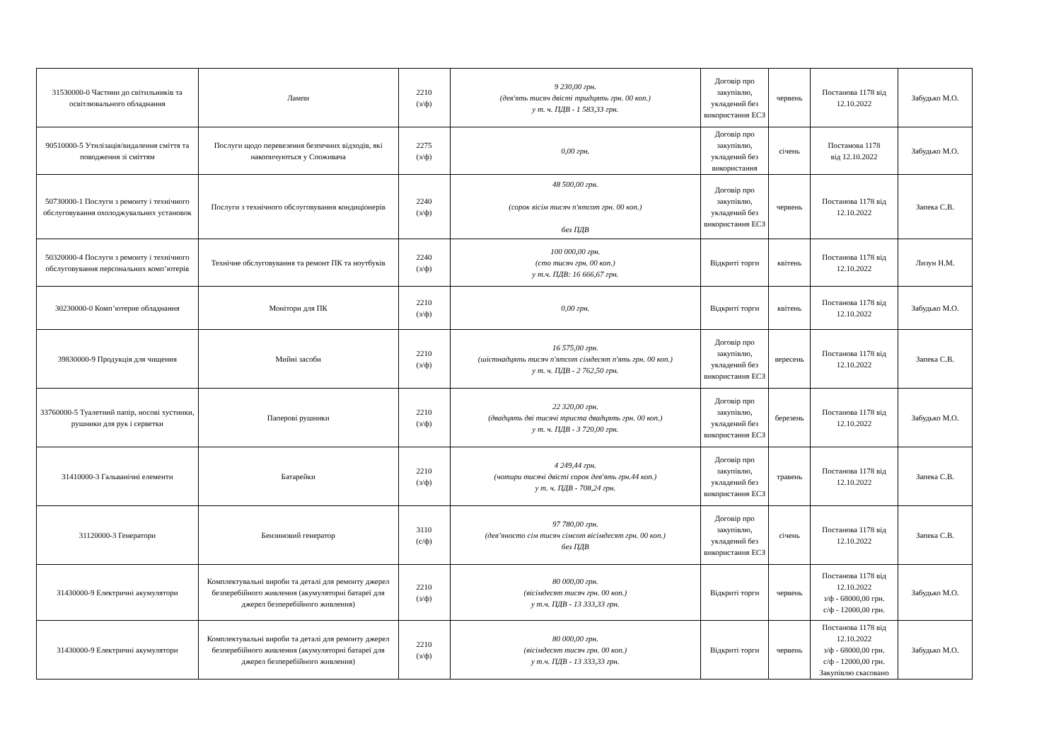| 31530000-0 Частини до світильників та освітлювального обладнання | Лампи | 2210 (з/ф) | 9 230,00 грн. (дев'ять тисяч двісті тридцять грн. 00 коп.) у т. ч. ПДВ - 1 583,33 грн. | Договір про закупівлю, укладений без використання ЕСЗ | червень | Постанова 1178 від 12.10.2022 | Забудько М.О. |
| 90510000-5 Утилізація/видалення сміття та поводження зі сміттям | Послуги щодо перевезення безпечних відходів, які накопичуються у Споживача | 2275 (з/ф) | 0,00 грн. | Договір про закупівлю, укладений без використання | січень | Постанова 1178 від 12.10.2022 | Забудько М.О. |
| 50730000-1 Послуги з ремонту і технічного обслуговування охолоджувальних установок | Послуги з технічного обслуговування кондиціонерів | 2240 (з/ф) | 48 500,00 грн. (сорок вісім тисяч п'ятсот грн. 00 коп.) без ПДВ | Договір про закупівлю, укладений без використання ЕСЗ | червень | Постанова 1178 від 12.10.2022 | Запека С.В. |
| 50320000-4 Послуги з ремонту і технічного обслуговування персональних комп’ютерів | Технічне обслуговування та ремонт ПК та ноутбуків | 2240 (з/ф) | 100 000,00 грн. (сто тисяч грн. 00 коп.) у т.ч. ПДВ: 16 666,67 грн. | Відкриті торги | квітень | Постанова 1178 від 12.10.2022 | Лизун Н.М. |
| 30230000-0 Комп’ютерне обладнання | Монітори для ПК | 2210 (з/ф) | 0,00 грн. | Відкриті торги | квітень | Постанова 1178 від 12.10.2022 | Забудько М.О. |
| 39830000-9 Продукція для чищення | Мийні засоби | 2210 (з/ф) | 16 575,00 грн. (шістнадцять тисяч п'ятсот сімдесят п'ять грн. 00 коп.) у т. ч. ПДВ - 2 762,50 грн. | Договір про закупівлю, укладений без використання ЕСЗ | вересень | Постанова 1178 від 12.10.2022 | Запека С.В. |
| 33760000-5 Туалетний папір, носові хустинки, рушники для рук і серветки | Паперові рушники | 2210 (з/ф) | 22 320,00 грн. (двадцять дві тисячі триста двадцять грн. 00 коп.) у т. ч. ПДВ - 3 720,00 грн. | Договір про закупівлю, укладений без використання ЕСЗ | березень | Постанова 1178 від 12.10.2022 | Забудько М.О. |
| 31410000-3 Гальванічні елементи | Батарейки | 2210 (з/ф) | 4 249,44 грн. (чотири тисячі двісті сорок дев'ять грн.44 коп.) у т. ч. ПДВ - 708,24 грн. | Договір про закупівлю, укладений без використання ЕСЗ | травень | Постанова 1178 від 12.10.2022 | Запека С.В. |
| 31120000-3 Генератори | Бензиновий генератор | 3110 (с/ф) | 97 780,00 грн. (дев’яносто сім тисяч сімсот вісімдесят грн. 00 коп.) без ПДВ | Договір про закупівлю, укладений без використання ЕСЗ | січень | Постанова 1178 від 12.10.2022 | Запека С.В. |
| 31430000-9 Електричні акумулятори | Комплектувальні вироби та деталі для ремонту джерел безперебійного живлення (акумуляторні батареї для джерел безперебійного живлення) | 2210 (з/ф) | 80 000,00 грн. (вісімдесят тисяч грн. 00 коп.) у т.ч. ПДВ - 13 333,33 грн. | Відкриті торги | червень | Постанова 1178 від 12.10.2022 з/ф - 68000,00 грн. с/ф - 12000,00 грн. | Забудько М.О. |
| 31430000-9 Електричні акумулятори | Комплектувальні вироби та деталі для ремонту джерел безперебійного живлення (акумуляторні батареї для джерел безперебійного живлення) | 2210 (з/ф) | 80 000,00 грн. (вісімдесят тисяч грн. 00 коп.) у т.ч. ПДВ - 13 333,33 грн. | Відкриті торги | червень | Постанова 1178 від 12.10.2022 з/ф - 68000,00 грн. с/ф - 12000,00 грн. Закупівлю скасовано | Забудько М.О. |